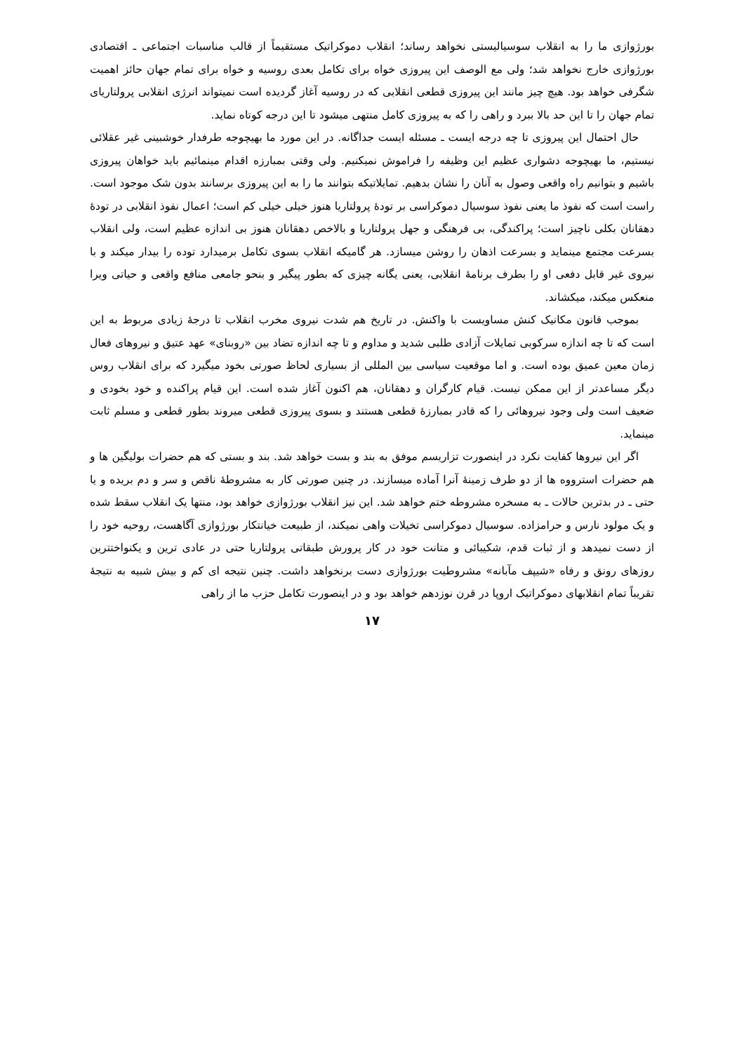بورژوازی ما را به انقلاب سوسیالیستی نخواهد رساند؛ انقلاب دموکراتیک مستقیماً از قالب مناسبات اجتماعی ـ اقتصادی بورژوازی خارج نخواهد شد؛ ولی مع الوصف این پیروزی خواه برای تکامل بعدی روسیه و خواه برای تمام جهان حائز اهمیت شگرفی خواهد بود. هیچ چیز مانند این پیروزی قطعی انقلابی که در روسیه آغاز گردیده است نمیتواند انرژی انقلابی پرولتاریای تمام جهان را تا این حد بالا ببرد و راهی را که به پیروزی کامل منتهی میشود تا این درجه کوتاه نماید.
حال احتمال این پیروزی تا چه درجه ایست ـ مسئله ایست جداگانه. در این مورد ما بهیچوجه طرفدار خوشبینی غیر عقلائی نیستیم، ما بهیچوجه دشواری عظیم این وظیفه را فراموش نمیکنیم. ولی وقتی بمبارزه اقدام مینمائیم باید خواهان پیروزی باشیم و بتوانیم راه واقعی وصول به آنان را نشان بدهیم. تمایلاتیکه بتوانند ما را به این پیروزی برسانند بدون شک موجود است. راست است که نفوذ ما یعنی نفوذ سوسیال دموکراسی بر تودهٔ پرولتاریا هنوز خیلی خیلی کم است؛ اعمال نفوذ انقلابی در تودهٔ دهقانان بکلی ناچیز است؛ پراکندگی، بی فرهنگی و جهل پرولتاریا و بالاخص دهقانان هنوز بی اندازه عظیم است، ولی انقلاب بسرعت مجتمع مینماید و بسرعت اذهان را روشن میسازد. هر گامیکه انقلاب بسوی تکامل برمیدارد توده را بیدار میکند و با نیروی غیر قابل دفعی او را بطرف برنامهٔ انقلابی، یعنی یگانه چیزی که بطور پیگیر و بنحو جامعی منافع واقعی و حیاتی ویرا منعکس میکند، میکشاند.
بموجب قانون مکانیک کنش مساویست با واکنش. در تاریخ هم شدت نیروی مخرب انقلاب تا درجهٔ زیادی مربوط به این است که تا چه اندازه سرکوبی تمایلات آزادی طلبی شدید و مداوم و تا چه اندازه تضاد بین «روبنای» عهد عتیق و نیروهای فعال زمان معین عمیق بوده است. و اما موقعیت سیاسی بین المللی از بسیاری لحاظ صورتی بخود میگیرد که برای انقلاب روس دیگر مساعدتر از این ممکن نیست. قیام کارگران و دهقانان، هم اکنون آغاز شده است. این قیام پراکنده و خود بخودی و ضعیف است ولی وجود نیروهائی را که قادر بمبارزهٔ قطعی هستند و بسوی پیروزی قطعی میروند بطور قطعی و مسلم ثابت مینماید.
اگر این نیروها کفایت نکرد در اینصورت تزاریسم موفق به بند و بست خواهد شد. بند و بستی که هم حضرات بولیگین ها و هم حضرات استرووه ها از دو طرف زمینهٔ آنرا آماده میسازند. در چنین صورتی کار به مشروطهٔ ناقص و سر و دم بریده و یا حتی ـ در بدترین حالات ـ به مسخره مشروطه ختم خواهد شد. این نیز انقلاب بورژوازی خواهد بود، منتها یک انقلاب سقط شده و یک مولود نارس و حرامزاده. سوسیال دموکراسی تخیلات واهی نمیکند، از طبیعت خیانتکار بورژوازی آگاهست، روحیه خود را از دست نمیدهد و از ثبات قدم، شکیبائی و متانت خود در کار پرورش طبقاتی پرولتاریا حتی در عادی ترین و یکنواختترین روزهای رونق و رفاه «شیپف مآبانه» مشروطیت بورژوازی دست برنخواهد داشت. چنین نتیجه ای کم و بیش شبیه به نتیجهٔ تقریباً تمام انقلابهای دموکراتیک اروپا در قرن نوزدهم خواهد بود و در اینصورت تکامل حزب ما از راهی
۱۷